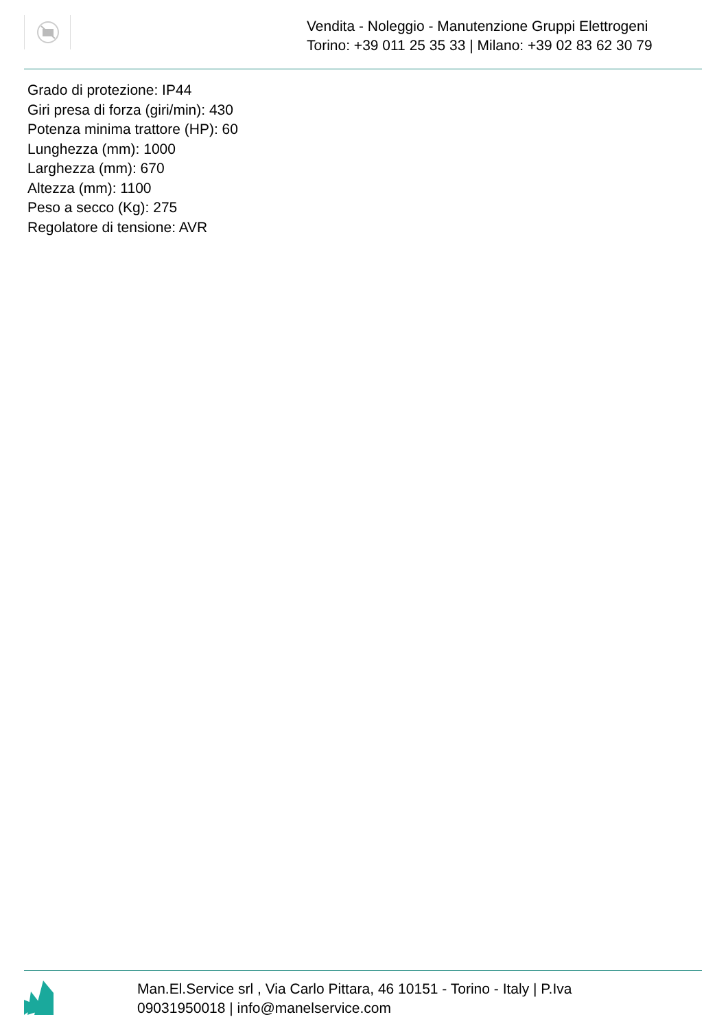Vendita - Noleggio - Manutenzione Gruppi Elettrogeni
Torino: +39 011 25 35 33 | Milano: +39 02 83 62 30 79
Grado di protezione: IP44
Giri presa di forza (giri/min): 430
Potenza minima trattore (HP): 60
Lunghezza (mm): 1000
Larghezza (mm): 670
Altezza (mm): 1100
Peso a secco (Kg): 275
Regolatore di tensione: AVR
Man.El.Service srl , Via Carlo Pittara, 46 10151 - Torino - Italy | P.Iva 09031950018 | info@manelservice.com